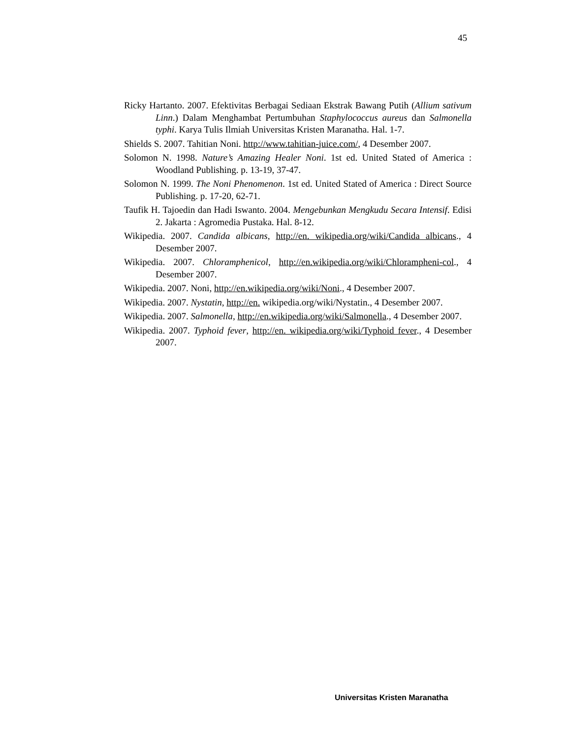45
Ricky Hartanto. 2007. Efektivitas Berbagai Sediaan Ekstrak Bawang Putih (Allium sativum Linn.) Dalam Menghambat Pertumbuhan Staphylococcus aureus dan Salmonella typhi. Karya Tulis Ilmiah Universitas Kristen Maranatha. Hal. 1-7.
Shields S. 2007. Tahitian Noni. http://www.tahitian-juice.com/, 4 Desember 2007.
Solomon N. 1998. Nature’s Amazing Healer Noni. 1st ed. United Stated of America : Woodland Publishing. p. 13-19, 37-47.
Solomon N. 1999. The Noni Phenomenon. 1st ed. United Stated of America : Direct Source Publishing. p. 17-20, 62-71.
Taufik H. Tajoedin dan Hadi Iswanto. 2004. Mengebunkan Mengkudu Secara Intensif. Edisi 2. Jakarta : Agromedia Pustaka. Hal. 8-12.
Wikipedia. 2007. Candida albicans, http://en. wikipedia.org/wiki/Candida albicans., 4 Desember 2007.
Wikipedia. 2007. Chloramphenicol, http://en.wikipedia.org/wiki/Chlorampheni-col., 4 Desember 2007.
Wikipedia. 2007. Noni, http://en.wikipedia.org/wiki/Noni., 4 Desember 2007.
Wikipedia. 2007. Nystatin, http://en. wikipedia.org/wiki/Nystatin., 4 Desember 2007.
Wikipedia. 2007. Salmonella, http://en.wikipedia.org/wiki/Salmonella., 4 Desember 2007.
Wikipedia. 2007. Typhoid fever, http://en. wikipedia.org/wiki/Typhoid fever., 4 Desember 2007.
Universitas Kristen Maranatha